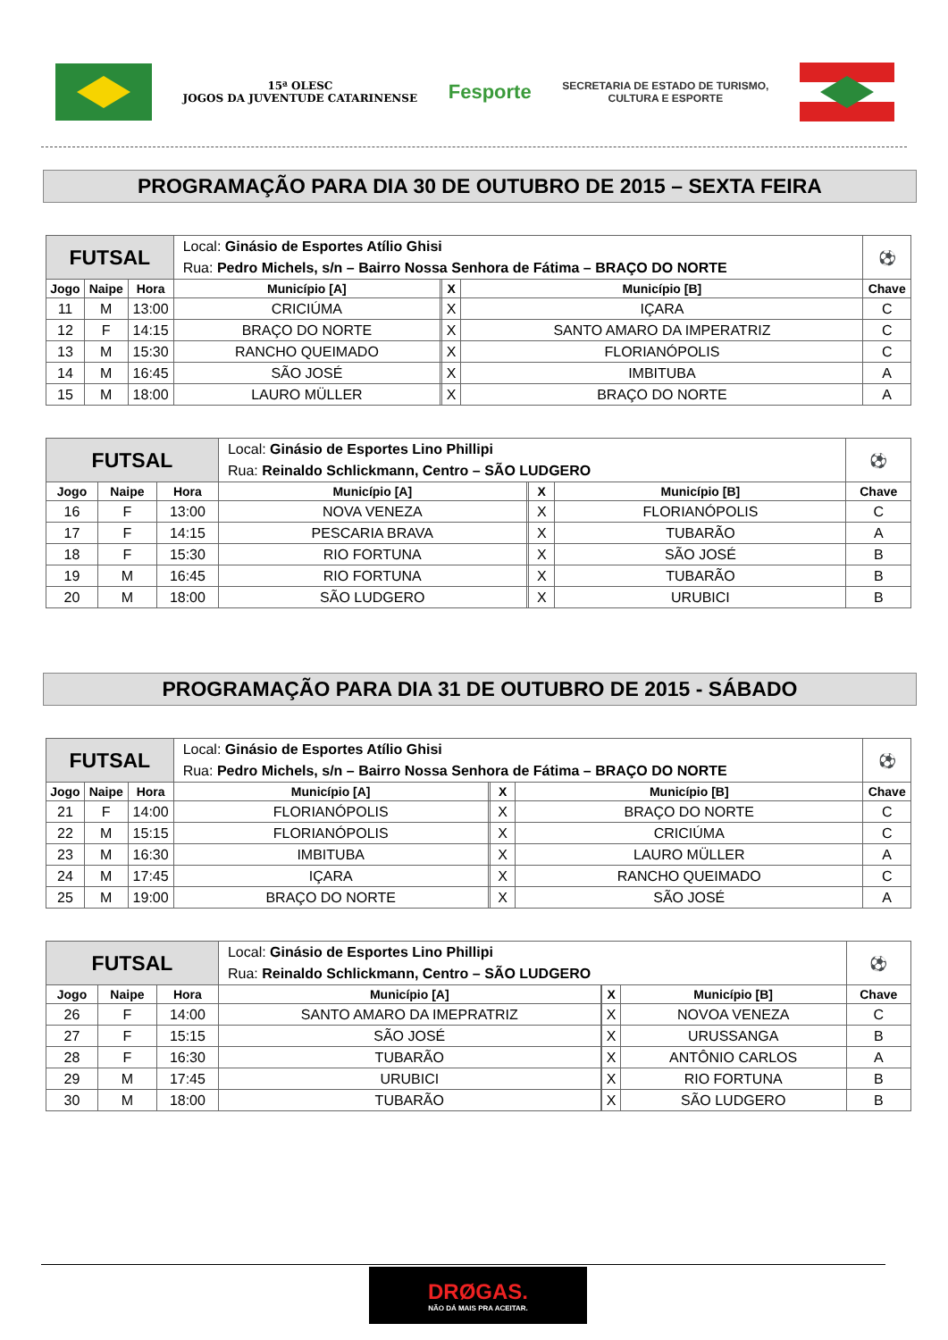15ª OLESC
JOGOS DA JUVENTUDE CATARINENSE
Fesporte
SECRETARIA DE ESTADO DE TURISMO,
CULTURA E ESPORTE
PROGRAMAÇÃO PARA DIA 30 DE OUTUBRO DE 2015 – SEXTA FEIRA
| FUTSAL | | | Local: Ginásio de Esportes Atílio Ghisi Rua: Pedro Michels, s/n – Bairro Nossa Senhora de Fátima – BRAÇO DO NORTE | | | | ⚽ |
| Jogo | Naipe | Hora | Município [A] | | X | Município [B] | Chave |
| 11 | M | 13:00 | CRICIÚMA | | X | IÇARA | C |
| 12 | F | 14:15 | BRAÇO DO NORTE | | X | SANTO AMARO DA IMPERATRIZ | C |
| 13 | M | 15:30 | RANCHO QUEIMADO | | X | FLORIANÓPOLIS | C |
| 14 | M | 16:45 | SÃO JOSÉ | | X | IMBITUBA | A |
| 15 | M | 18:00 | LAURO MÜLLER | | X | BRAÇO DO NORTE | A |
| FUTSAL | | | Local: Ginásio de Esportes Lino Phillipi Rua: Reinaldo Schlickmann, Centro – SÃO LUDGERO | | | | ⚽ |
| Jogo | Naipe | Hora | Município [A] | | X | Município [B] | Chave |
| 16 | F | 13:00 | NOVA VENEZA | | X | FLORIANÓPOLIS | C |
| 17 | F | 14:15 | PESCARIA BRAVA | | X | TUBARÃO | A |
| 18 | F | 15:30 | RIO FORTUNA | | X | SÃO JOSÉ | B |
| 19 | M | 16:45 | RIO FORTUNA | | X | TUBARÃO | B |
| 20 | M | 18:00 | SÃO LUDGERO | | X | URUBICI | B |
PROGRAMAÇÃO PARA DIA 31 DE OUTUBRO DE 2015 - SÁBADO
| FUTSAL | | | Local: Ginásio de Esportes Atílio Ghisi Rua: Pedro Michels, s/n – Bairro Nossa Senhora de Fátima – BRAÇO DO NORTE | | | | ⚽ |
| Jogo | Naipe | Hora | Município [A] | | X | Município [B] | Chave |
| 21 | F | 14:00 | FLORIANÓPOLIS | | X | BRAÇO DO NORTE | C |
| 22 | M | 15:15 | FLORIANÓPOLIS | | X | CRICIÚMA | C |
| 23 | M | 16:30 | IMBITUBA | | X | LAURO MÜLLER | A |
| 24 | M | 17:45 | IÇARA | | X | RANCHO QUEIMADO | C |
| 25 | M | 19:00 | BRAÇO DO NORTE | | X | SÃO JOSÉ | A |
| FUTSAL | | | Local: Ginásio de Esportes Lino Phillipi Rua: Reinaldo Schlickmann, Centro – SÃO LUDGERO | | | | ⚽ |
| Jogo | Naipe | Hora | Município [A] | | X | Município [B] | Chave |
| 26 | F | 14:00 | SANTO AMARO DA IMEPRATRIZ | | X | NOVOA VENEZA | C |
| 27 | F | 15:15 | SÃO JOSÉ | | X | URUSSANGA | B |
| 28 | F | 16:30 | TUBARÃO | | X | ANTÔNIO CARLOS | A |
| 29 | M | 17:45 | URUBICI | | X | RIO FORTUNA | B |
| 30 | M | 18:00 | TUBARÃO | | X | SÃO LUDGERO | B |
DRØGAS.
NÃO DÁ MAIS PRA ACEITAR.